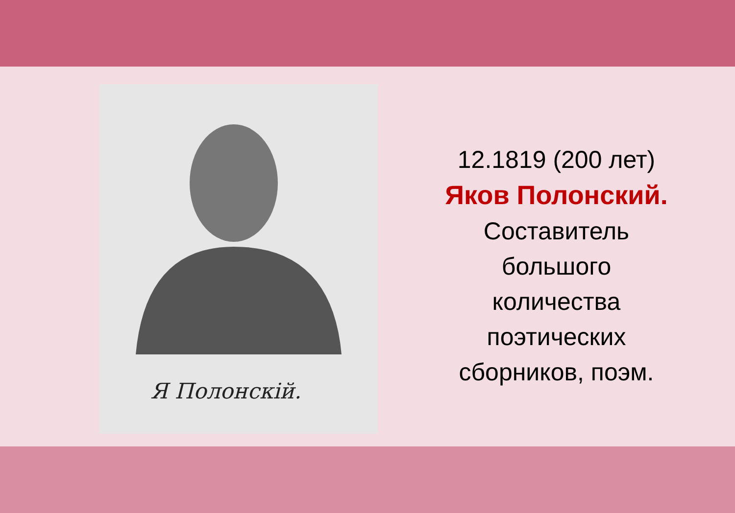Я Полонскій.
12.1819 (200 лет)
Яков Полонский.
Составитель
большого
количества
поэтических
сборников, поэм.